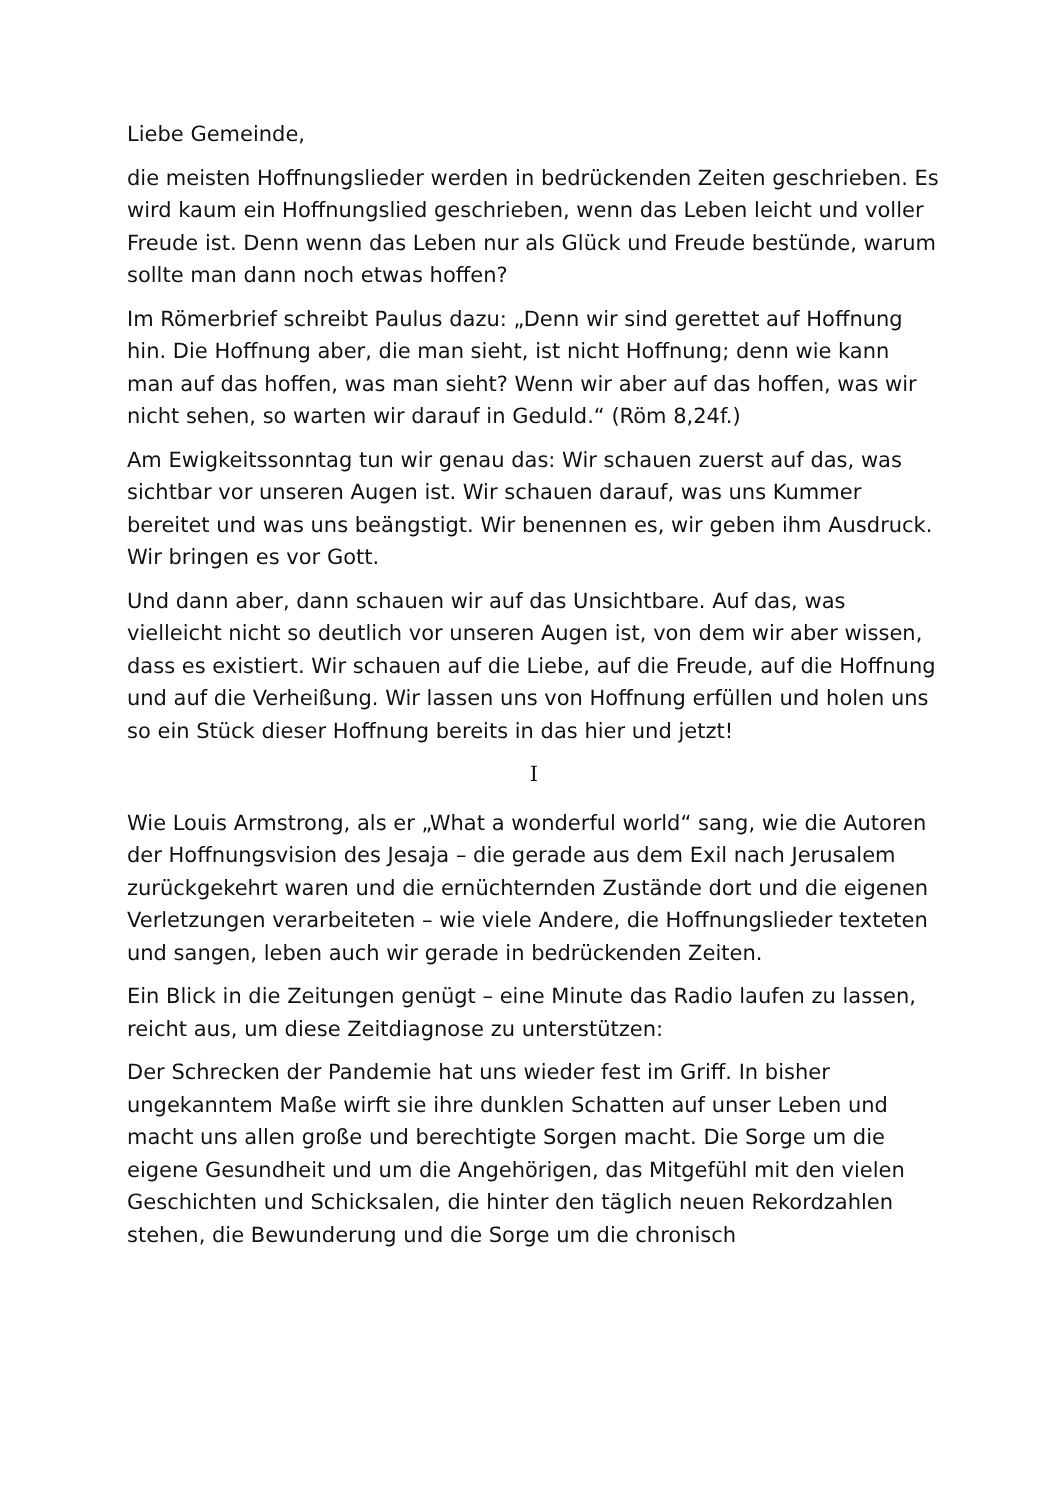Liebe Gemeinde,
die meisten Hoffnungslieder werden in bedrückenden Zeiten geschrieben. Es wird kaum ein Hoffnungslied geschrieben, wenn das Leben leicht und voller Freude ist. Denn wenn das Leben nur als Glück und Freude bestünde, warum sollte man dann noch etwas hoffen?
Im Römerbrief schreibt Paulus dazu: „Denn wir sind gerettet auf Hoffnung hin. Die Hoffnung aber, die man sieht, ist nicht Hoffnung; denn wie kann man auf das hoffen, was man sieht? Wenn wir aber auf das hoffen, was wir nicht sehen, so warten wir darauf in Geduld.“ (Röm 8,24f.)
Am Ewigkeitssonntag tun wir genau das: Wir schauen zuerst auf das, was sichtbar vor unseren Augen ist. Wir schauen darauf, was uns Kummer bereitet und was uns beängstigt. Wir benennen es, wir geben ihm Ausdruck. Wir bringen es vor Gott.
Und dann aber, dann schauen wir auf das Unsichtbare. Auf das, was vielleicht nicht so deutlich vor unseren Augen ist, von dem wir aber wissen, dass es existiert. Wir schauen auf die Liebe, auf die Freude, auf die Hoffnung und auf die Verheißung. Wir lassen uns von Hoffnung erfüllen und holen uns so ein Stück dieser Hoffnung bereits in das hier und jetzt!
I
Wie Louis Armstrong, als er „What a wonderful world“ sang, wie die Autoren der Hoffnungsvision des Jesaja – die gerade aus dem Exil nach Jerusalem zurückgekehrt waren und die ernüchternden Zustände dort und die eigenen Verletzungen verarbeiteten – wie viele Andere, die Hoffnungslieder texteten und sangen, leben auch wir gerade in bedrückenden Zeiten.
Ein Blick in die Zeitungen genügt – eine Minute das Radio laufen zu lassen, reicht aus, um diese Zeitdiagnose zu unterstützen:
Der Schrecken der Pandemie hat uns wieder fest im Griff. In bisher ungekanntem Maße wirft sie ihre dunklen Schatten auf unser Leben und macht uns allen große und berechtigte Sorgen macht. Die Sorge um die eigene Gesundheit und um die Angehörigen, das Mitgefühl mit den vielen Geschichten und Schicksalen, die hinter den täglich neuen Rekordzahlen stehen, die Bewunderung und die Sorge um die chronisch